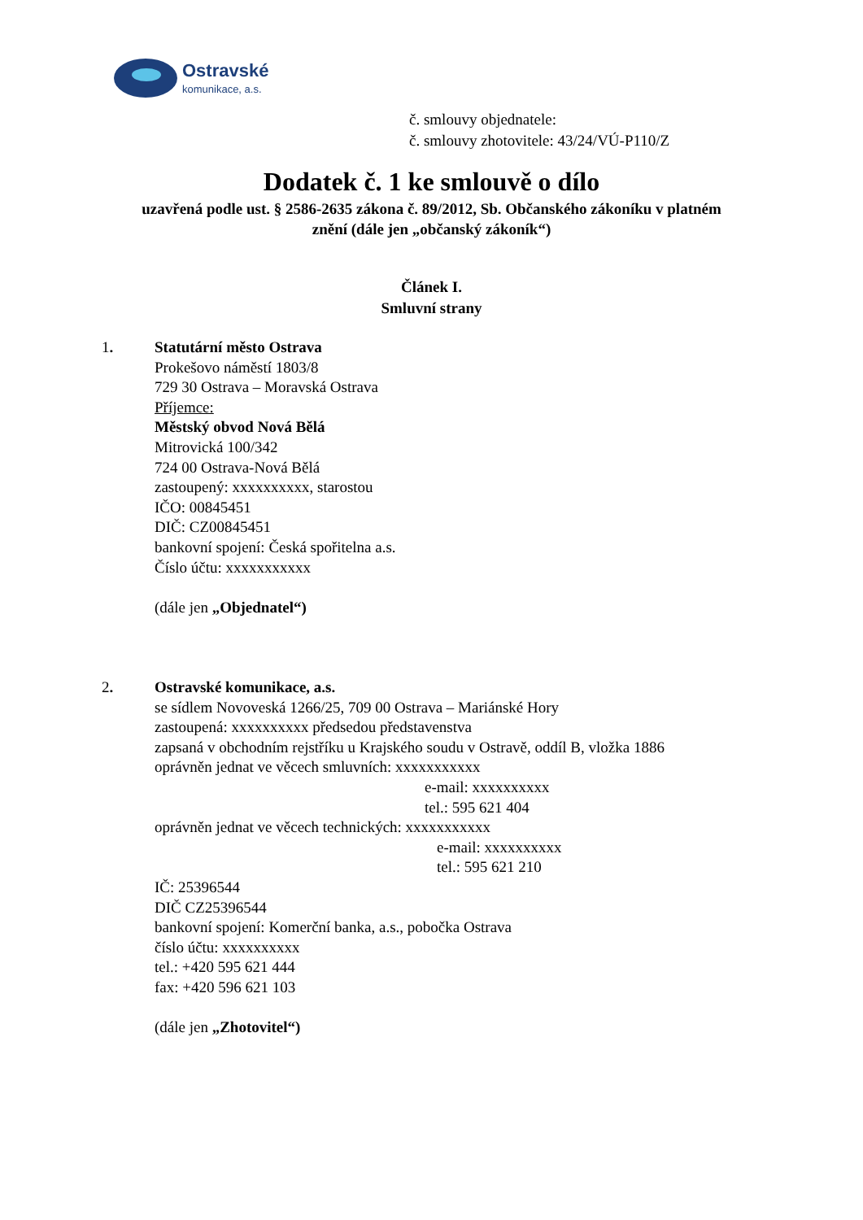Ostravské
komunikace, a.s.
č. smlouvy objednatele:
č. smlouvy zhotovitele: 43/24/VÚ-P110/Z
Dodatek č. 1 ke smlouvě o dílo
uzavřená podle ust. § 2586-2635 zákona č. 89/2012, Sb. Občanského zákoníku v platném
znění (dále jen „občanský zákoník“)
Článek I.
Smluvní strany
1. Statutární město Ostrava
Prokešovo náměstí 1803/8
729 30 Ostrava – Moravská Ostrava
Příjemce:
Městský obvod Nová Bělá
Mitrovická 100/342
724 00 Ostrava-Nová Bělá
zastoupený: xxxxxxxxxx, starostou
IČO: 00845451
DIČ: CZ00845451
bankovní spojení: Česká spořitelna a.s.
Číslo účtu: xxxxxxxxxxx
(dále jen „Objednatel“)
2. Ostravské komunikace, a.s.
se sídlem Novoveská 1266/25, 709 00 Ostrava – Mariánské Hory
zastoupená: xxxxxxxxxx předsedou představenstva
zapsaná v obchodním rejstříku u Krajského soudu v Ostravě, oddíl B, vložka 1886
oprávněn jednat ve věcech smluvních: xxxxxxxxxxx
e-mail: xxxxxxxxxx
tel.: 595 621 404
oprávněn jednat ve věcech technických: xxxxxxxxxxx
e-mail: xxxxxxxxxx
tel.: 595 621 210
IČ: 25396544
DIČ CZ25396544
bankovní spojení: Komerční banka, a.s., pobočka Ostrava
číslo účtu: xxxxxxxxxx
tel.: +420 595 621 444
fax: +420 596 621 103
(dále jen „Zhotovitel“)